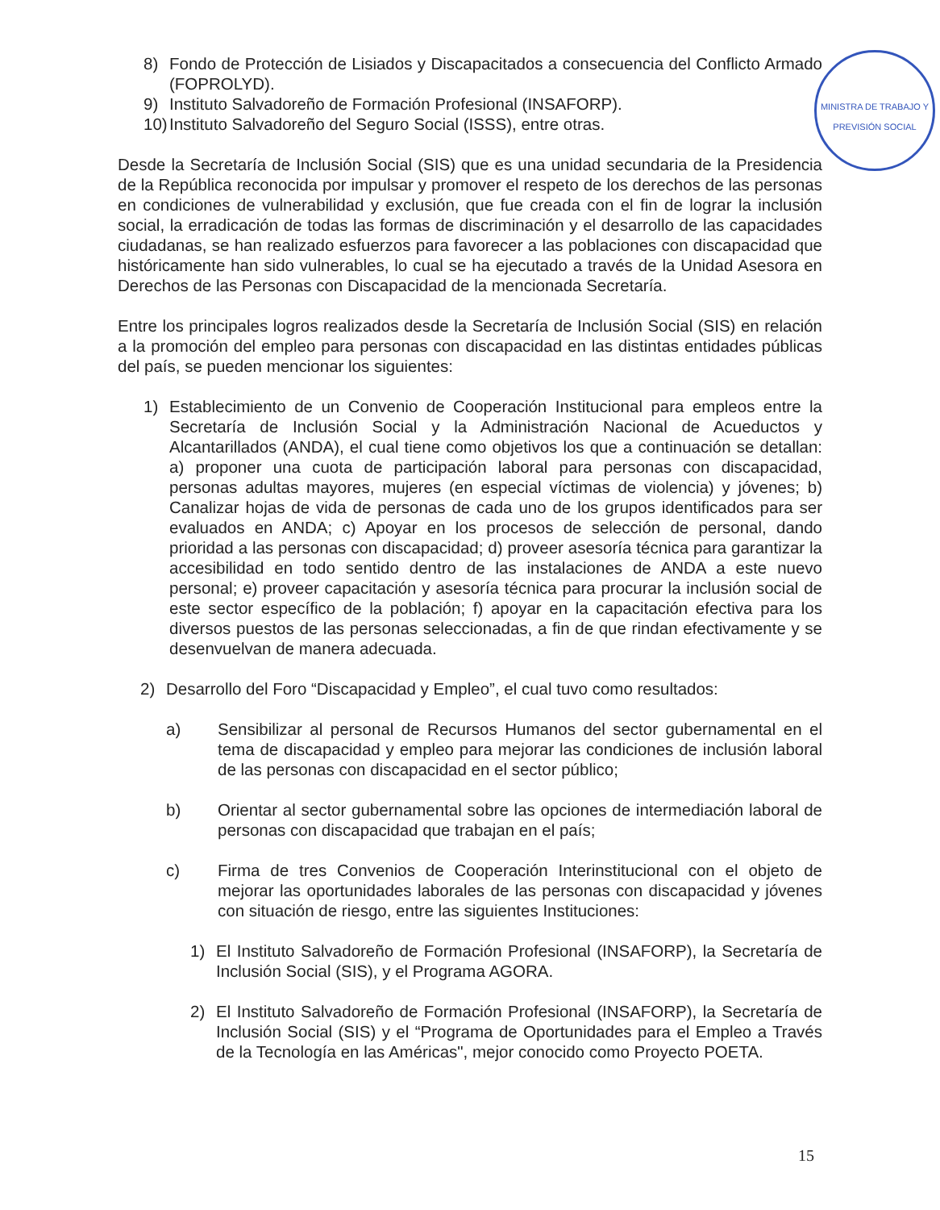MINISTRA DE TRABAJO Y PREVISIÓN SOCIAL
8) Fondo de Protección de Lisiados y Discapacitados a consecuencia del Conflicto Armado (FOPROLYD).
9) Instituto Salvadoreño de Formación Profesional (INSAFORP).
10) Instituto Salvadoreño del Seguro Social (ISSS), entre otras.
Desde la Secretaría de Inclusión Social (SIS) que es una unidad secundaria de la Presidencia de la República reconocida por impulsar y promover el respeto de los derechos de las personas en condiciones de vulnerabilidad y exclusión, que fue creada con el fin de lograr la inclusión social, la erradicación de todas las formas de discriminación y el desarrollo de las capacidades ciudadanas, se han realizado esfuerzos para favorecer a las poblaciones con discapacidad que históricamente han sido vulnerables, lo cual se ha ejecutado a través de la Unidad Asesora en Derechos de las Personas con Discapacidad de la mencionada Secretaría.
Entre los principales logros realizados desde la Secretaría de Inclusión Social (SIS) en relación a la promoción del empleo para personas con discapacidad en las distintas entidades públicas del país, se pueden mencionar los siguientes:
1) Establecimiento de un Convenio de Cooperación Institucional para empleos entre la Secretaría de Inclusión Social y la Administración Nacional de Acueductos y Alcantarillados (ANDA), el cual tiene como objetivos los que a continuación se detallan: a) proponer una cuota de participación laboral para personas con discapacidad, personas adultas mayores, mujeres (en especial víctimas de violencia) y jóvenes; b) Canalizar hojas de vida de personas de cada uno de los grupos identificados para ser evaluados en ANDA; c) Apoyar en los procesos de selección de personal, dando prioridad a las personas con discapacidad; d) proveer asesoría técnica para garantizar la accesibilidad en todo sentido dentro de las instalaciones de ANDA a este nuevo personal; e) proveer capacitación y asesoría técnica para procurar la inclusión social de este sector específico de la población; f) apoyar en la capacitación efectiva para los diversos puestos de las personas seleccionadas, a fin de que rindan efectivamente y se desenvuelvan de manera adecuada.
2) Desarrollo del Foro “Discapacidad y Empleo”, el cual tuvo como resultados:
a) Sensibilizar al personal de Recursos Humanos del sector gubernamental en el tema de discapacidad y empleo para mejorar las condiciones de inclusión laboral de las personas con discapacidad en el sector público;
b) Orientar al sector gubernamental sobre las opciones de intermediación laboral de personas con discapacidad que trabajan en el país;
c) Firma de tres Convenios de Cooperación Interinstitucional con el objeto de mejorar las oportunidades laborales de las personas con discapacidad y jóvenes con situación de riesgo, entre las siguientes Instituciones:
1) El Instituto Salvadoreño de Formación Profesional (INSAFORP), la Secretaría de Inclusión Social (SIS), y el Programa AGORA.
2) El Instituto Salvadoreño de Formación Profesional (INSAFORP), la Secretaría de Inclusión Social (SIS) y el “Programa de Oportunidades para el Empleo a Través de la Tecnología en las Américas", mejor conocido como Proyecto POETA.
15